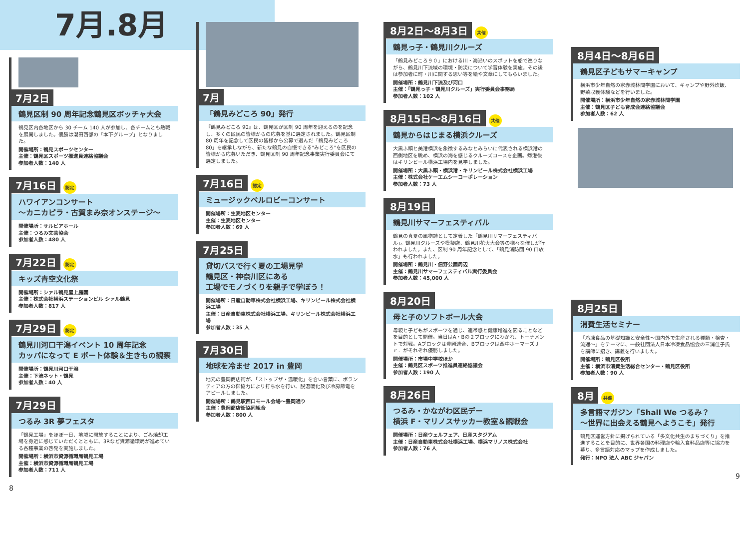7月.8月
7月2日
鶴見区制 90 周年記念鶴見区ボッチャ大会
鶴見区内各地区から 30 チーム 140 人が参加し、各チームとも熱戦を展開しました。優勝は潮田西部の「本下グループ」となりました。
開催場所：鶴見スポーツセンター
主催：鶴見区スポーツ推進員連絡協議会
参加者人数：140 人
7月16日 認定
ハワイアンコンサート
〜カニカピラ・古賀まみ奈オンステージ〜
開催場所：サルビアホール
主催：つるみ文芸協会
参加者人数：480 人
7月22日 認定
キッズ青空文化祭
開催場所：シァル鶴見屋上庭園
主催：株式会社横浜ステーションビル シァル鶴見
参加者人数：817 人
7月29日 認定
鶴見川河口干潟イベント 10 周年記念
カッパになって E ボート体験＆生きもの観察
開催場所：鶴見川河口干潟
主催：下流ネット・鶴見
参加者人数：40 人
7月29日
つるみ 3R 夢フェスタ
「鶴見工場」をほぼ一日、地域に開放することにより、ごみ焼却工場を身近に感じていただくとともに、3Rなど資源循環局が進めている各種事業の啓発を実施しました。
開催場所：横浜市資源循環局鶴見工場
主催：横浜市資源循環局鶴見工場
参加者人数：711 人
8
7月
「鶴見みどころ 90」発行
『鶴見みどころ 90』は、鶴見区が区制 90 周年を迎えるのを記念し、多くの区民の皆様からの応募を基に選定されました。鶴見区制 80 周年を記念して区民の皆様から公募で選んだ「鶴見みどころ 80」を継承しながら、新たな鶴見の自慢できる"みどころ"を区民の皆様から応募いただき、鶴見区制 90 周年記念事業実行委員会にて選定しました。
7月16日 認定
ミュージックベルロビーコンサート
開催場所：生麦地区センター
主催：生麦地区センター
参加者人数：69 人
7月25日
貸切バスで行く夏の工場見学
鶴見区・神奈川区にある
工場でモノづくりを親子で学ぼう！
開催場所：日産自動車株式会社横浜工場、キリンビール株式会社横浜工場
主催：日産自動車株式会社横浜工場、キリンビール株式会社横浜工場
参加者人数：35 人
7月30日
地球を冷ませ 2017 in 豊岡
地元の豊岡商店街が、「ストップザ・温暖化」を合い言葉に、ボランティアの方の御協力により打ち水を行い、脱温暖化及び冷房節電をアピールしました。
開催場所：鶴見駅西口モール会場〜豊岡通り
主催：豊岡商店街協同組合
参加者人数：800 人
8月2日〜8月3日 共催
鶴見っ子・鶴見川クルーズ
「鶴見みどころ９０」における川・海沿いのスポットを船で巡りながら、鶴見川下流域の環境・防災について学習体験を実施。その後は参加者に町・川に関する思い等を絵や文章にしてもらいました。
開催場所：鶴見川下流及び河口
主催：「鶴見っ子・鶴見川クルーズ」実行委員会事務局
参加者人数：102 人
8月15日〜8月16日 共催
鶴見からはじまる横浜クルーズ
大黒ふ頭と美港横浜を象徴するみなとみらいに代表される横浜港の西側地区を眺め、横浜の海を感じるクルーズコースを企画。帰港後はキリンビール横浜工場内を見学しました。
開催場所：大黒ふ頭・横浜港・キリンビール株式会社横浜工場
主催：株式会社ケーエムシーコーポレーション
参加者人数：73 人
8月19日
鶴見川サマーフェスティバル
鶴見の真夏の風物詩として定着した「鶴見川サマーフェスティバル」。鶴見川クルーズや模擬店、鶴見川花火大会等の様々な催しが行われました。また、区制 90 周年記念として、「鶴見消防団 90 口放水」も行われました。
開催場所：鶴見川・佃野公園周辺
主催：鶴見川サマーフェスティバル実行委員会
参加者人数：45,000 人
8月20日
母と子のソフトボール大会
母親と子どもがスポーツを通じ、連帯感と健康増進を図ることなどを目的として開催。当日はA・Bの２ブロックにわかれ、トーナメントで対戦。Aブロックは豊岡連合、Bブロックは西中ホーマーズＪｒ．がそれぞれ優勝しました。
開催場所：市場中学校ほか
主催：鶴見区スポーツ推進員連絡協議会
参加者人数：190 人
8月26日
つるみ・かながわ区民デー
横浜 F・マリノスサッカー教室＆観戦会
開催場所：日産ウェルフェア、日産スタジアム
主催：日産自動車株式会社横浜工場、横浜マリノス株式会社
参加者人数：76 人
8月4日〜8月6日
鶴見区子どもサマーキャンプ
横浜市少年自然の家赤城林間学園において、キャンプや野外炊飯、野菜収穫体験などを行いました。
開催場所：横浜市少年自然の家赤城林間学園
主催：鶴見区子ども育成会連絡協議会
参加者人数：62 人
8月25日
消費生活セミナー
「冷凍食品の基礎知識と安全性〜国内外で生産される種類・検査・流通〜」をテーマに、一般社団法人日本冷凍食品協会の三浦佳子氏を講師に招き、講義を行いました。
開催場所：鶴見区役所
主催：横浜市消費生活総合センター・鶴見区役所
参加者人数：90 人
8月 共催
多言語マガジン「Shall We つるみ？
〜世界に出会える鶴見へようこそ」発行
鶴見区運営方針に掲げられている「多文化共生のまちづくり」を推進することを目的に、世界各国の料理店や輸入食料品店等に協力を募り、多言語対応のマップを作成しました。
発行：NPO 法人 ABC ジャパン
9